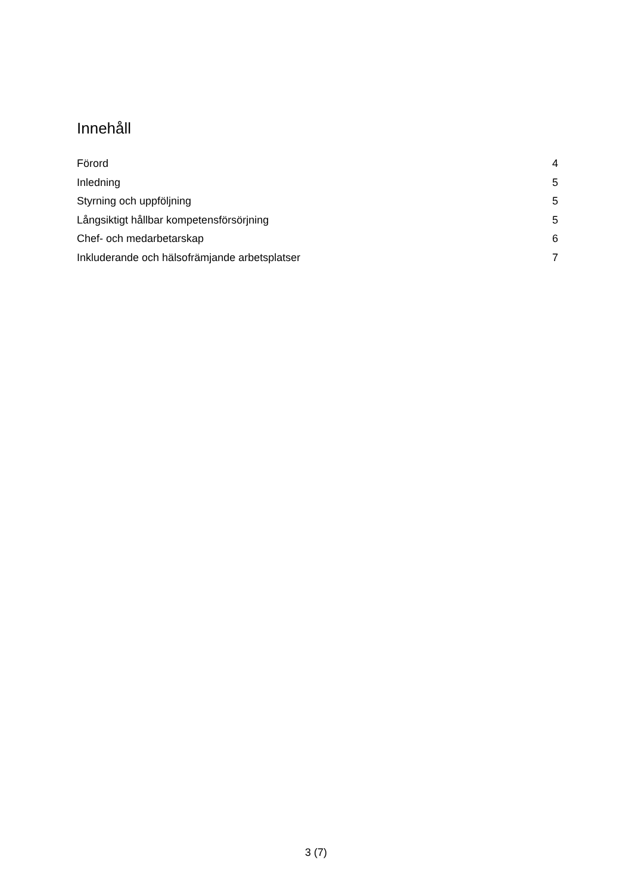Innehåll
Förord 4
Inledning 5
Styrning och uppföljning 5
Långsiktigt hållbar kompetensförsörjning 5
Chef- och medarbetarskap 6
Inkluderande och hälsofrämjande arbetsplatser 7
3 (7)